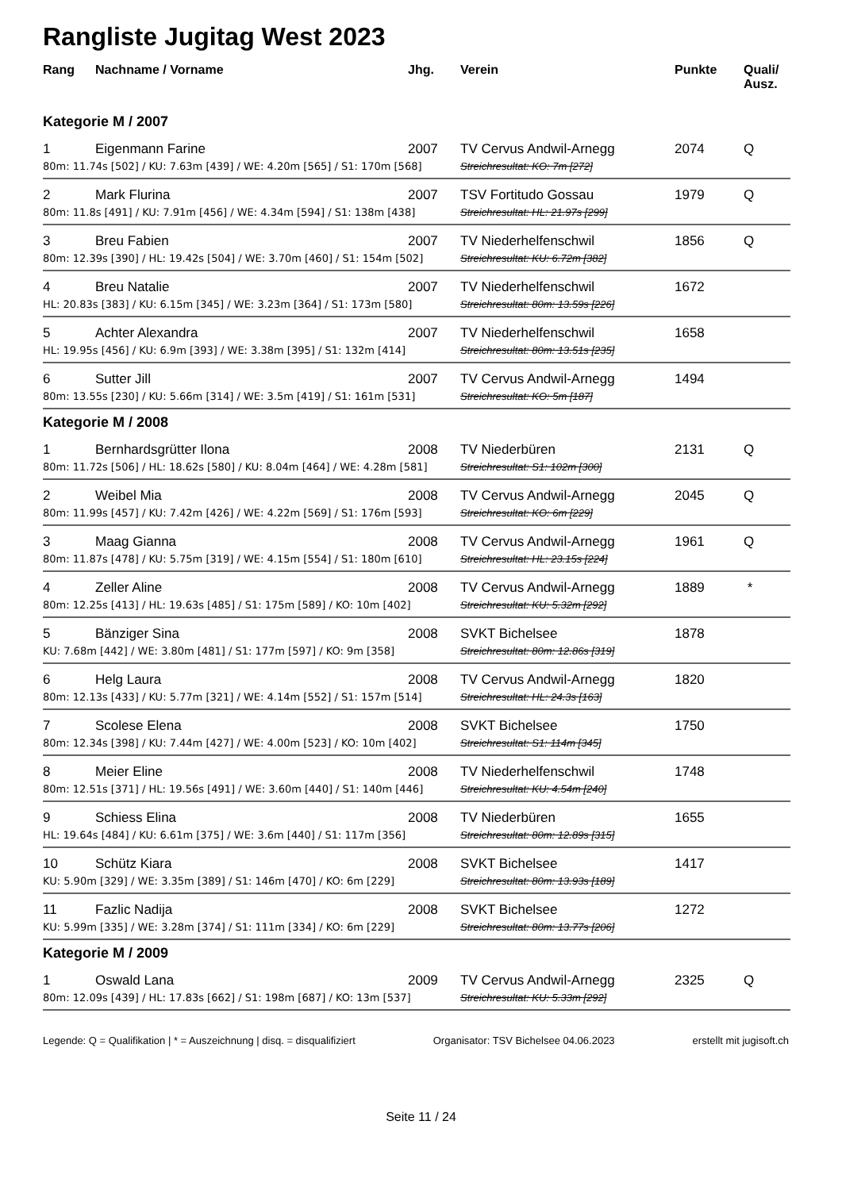Rangliste Jugitag West 2023
| Rang | Nachname / Vorname | Jhg. | Verein | Punkte | Quali/ Ausz. |
| --- | --- | --- | --- | --- | --- |
| Kategorie M / 2007 | | | | | |
| 1 | Eigenmann Farine | 2007 | TV Cervus Andwil-Arnegg | 2074 | Q |
| 80m: 11.74s [502] / KU: 7.63m [439] / WE: 4.20m [565] / S1: 170m [568] | | | Streichresultat: KO: 7m [272] | | |
| 2 | Mark Flurina | 2007 | TSV Fortitudo Gossau | 1979 | Q |
| 80m: 11.8s [491] / KU: 7.91m [456] / WE: 4.34m [594] / S1: 138m [438] | | | Streichresultat: HL: 21.97s [299] | | |
| 3 | Breu Fabien | 2007 | TV Niederhelfenschwil | 1856 | Q |
| 80m: 12.39s [390] / HL: 19.42s [504] / WE: 3.70m [460] / S1: 154m [502] | | | Streichresultat: KU: 6.72m [382] | | |
| 4 | Breu Natalie | 2007 | TV Niederhelfenschwil | 1672 | |
| HL: 20.83s [383] / KU: 6.15m [345] / WE: 3.23m [364] / S1: 173m [580] | | | Streichresultat: 80m: 13.59s [226] | | |
| 5 | Achter Alexandra | 2007 | TV Niederhelfenschwil | 1658 | |
| HL: 19.95s [456] / KU: 6.9m [393] / WE: 3.38m [395] / S1: 132m [414] | | | Streichresultat: 80m: 13.51s [235] | | |
| 6 | Sutter Jill | 2007 | TV Cervus Andwil-Arnegg | 1494 | |
| 80m: 13.55s [230] / KU: 5.66m [314] / WE: 3.5m [419] / S1: 161m [531] | | | Streichresultat: KO: 5m [187] | | |
| Kategorie M / 2008 | | | | | |
| 1 | Bernhardsgrütter Ilona | 2008 | TV Niederbüren | 2131 | Q |
| 80m: 11.72s [506] / HL: 18.62s [580] / KU: 8.04m [464] / WE: 4.28m [581] | | | Streichresultat: S1: 102m [300] | | |
| 2 | Weibel Mia | 2008 | TV Cervus Andwil-Arnegg | 2045 | Q |
| 80m: 11.99s [457] / KU: 7.42m [426] / WE: 4.22m [569] / S1: 176m [593] | | | Streichresultat: KO: 6m [229] | | |
| 3 | Maag Gianna | 2008 | TV Cervus Andwil-Arnegg | 1961 | Q |
| 80m: 11.87s [478] / KU: 5.75m [319] / WE: 4.15m [554] / S1: 180m [610] | | | Streichresultat: HL: 23.15s [224] | | |
| 4 | Zeller Aline | 2008 | TV Cervus Andwil-Arnegg | 1889 | * |
| 80m: 12.25s [413] / HL: 19.63s [485] / S1: 175m [589] / KO: 10m [402] | | | Streichresultat: KU: 5.32m [292] | | |
| 5 | Bänziger Sina | 2008 | SVKT Bichelsee | 1878 | |
| KU: 7.68m [442] / WE: 3.80m [481] / S1: 177m [597] / KO: 9m [358] | | | Streichresultat: 80m: 12.86s [319] | | |
| 6 | Helg Laura | 2008 | TV Cervus Andwil-Arnegg | 1820 | |
| 80m: 12.13s [433] / KU: 5.77m [321] / WE: 4.14m [552] / S1: 157m [514] | | | Streichresultat: HL: 24.3s [163] | | |
| 7 | Scolese Elena | 2008 | SVKT Bichelsee | 1750 | |
| 80m: 12.34s [398] / KU: 7.44m [427] / WE: 4.00m [523] / KO: 10m [402] | | | Streichresultat: S1: 114m [345] | | |
| 8 | Meier Eline | 2008 | TV Niederhelfenschwil | 1748 | |
| 80m: 12.51s [371] / HL: 19.56s [491] / WE: 3.60m [440] / S1: 140m [446] | | | Streichresultat: KU: 4.54m [240] | | |
| 9 | Schiess Elina | 2008 | TV Niederbüren | 1655 | |
| HL: 19.64s [484] / KU: 6.61m [375] / WE: 3.6m [440] / S1: 117m [356] | | | Streichresultat: 80m: 12.89s [315] | | |
| 10 | Schütz Kiara | 2008 | SVKT Bichelsee | 1417 | |
| KU: 5.90m [329] / WE: 3.35m [389] / S1: 146m [470] / KO: 6m [229] | | | Streichresultat: 80m: 13.93s [189] | | |
| 11 | Fazlic Nadija | 2008 | SVKT Bichelsee | 1272 | |
| KU: 5.99m [335] / WE: 3.28m [374] / S1: 111m [334] / KO: 6m [229] | | | Streichresultat: 80m: 13.77s [206] | | |
| Kategorie M / 2009 | | | | | |
| 1 | Oswald Lana | 2009 | TV Cervus Andwil-Arnegg | 2325 | Q |
| 80m: 12.09s [439] / HL: 17.83s [662] / S1: 198m [687] / KO: 13m [537] | | | Streichresultat: KU: 5.33m [292] | | |
Legende: Q = Qualifikation | * = Auszeichnung | disq. = disqualifiziert Organisator: TSV Bichelsee 04.06.2023 erstellt mit jugisoft.ch
Seite 11 / 24